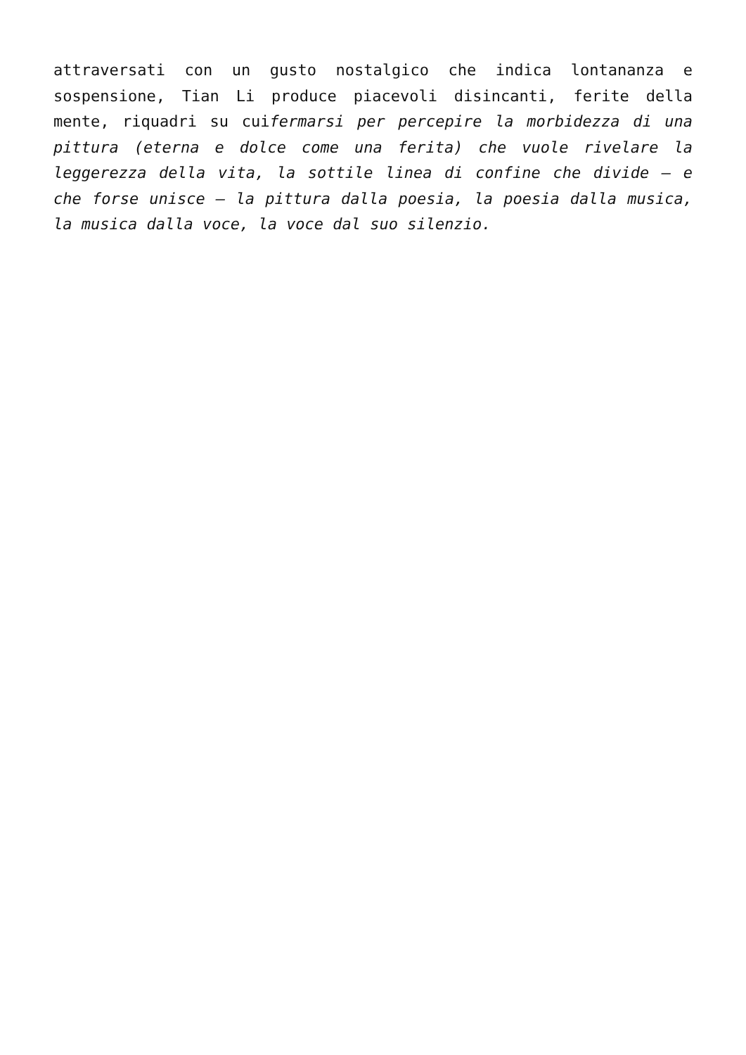attraversati con un gusto nostalgico che indica lontananza e sospensione, Tian Li produce piacevoli disincanti, ferite della mente, riquadri su cuifermarsi per percepire la morbidezza di una pittura (eterna e dolce come una ferita) che vuole rivelare la leggerezza della vita, la sottile linea di confine che divide – e che forse unisce – la pittura dalla poesia, la poesia dalla musica, la musica dalla voce, la voce dal suo silenzio.